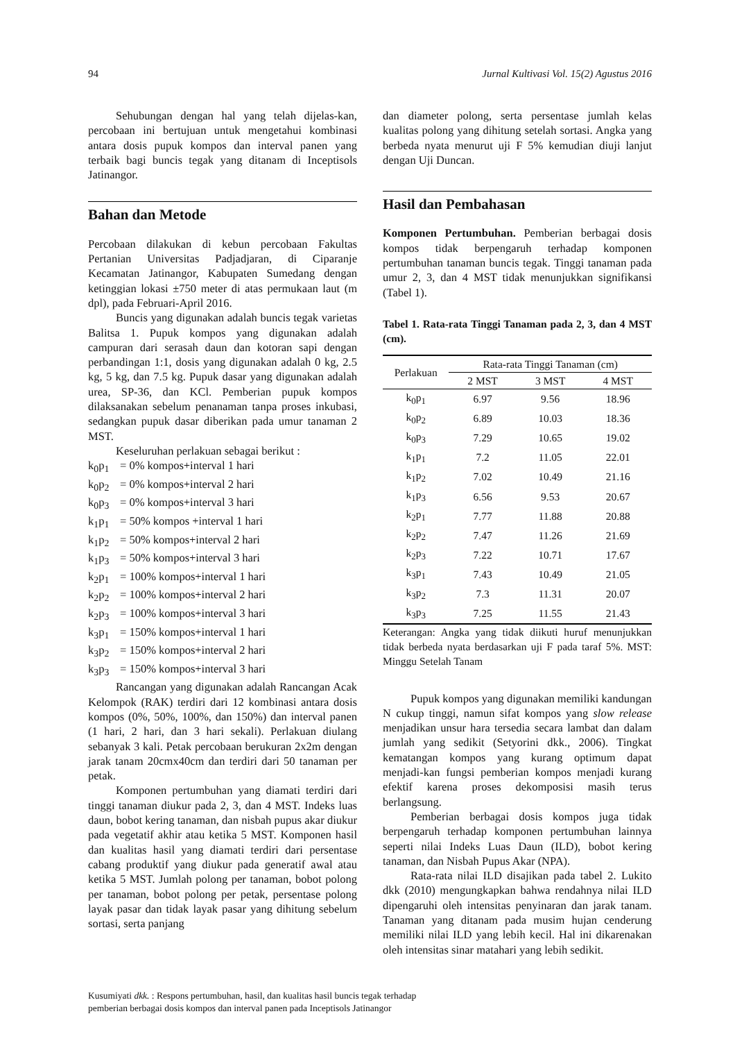94 Jurnal Kultivasi Vol. 15(2) Agustus 2016
Sehubungan dengan hal yang telah dijelas-kan, percobaan ini bertujuan untuk mengetahui kombinasi antara dosis pupuk kompos dan interval panen yang terbaik bagi buncis tegak yang ditanam di Inceptisols Jatinangor.
Bahan dan Metode
Percobaan dilakukan di kebun percobaan Fakultas Pertanian Universitas Padjadjaran, di Ciparanje Kecamatan Jatinangor, Kabupaten Sumedang dengan ketinggian lokasi ±750 meter di atas permukaan laut (m dpl), pada Februari-April 2016.
Buncis yang digunakan adalah buncis tegak varietas Balitsa 1. Pupuk kompos yang digunakan adalah campuran dari serasah daun dan kotoran sapi dengan perbandingan 1:1, dosis yang digunakan adalah 0 kg, 2.5 kg, 5 kg, dan 7.5 kg. Pupuk dasar yang digunakan adalah urea, SP-36, dan KCl. Pemberian pupuk kompos dilaksanakan sebelum penanaman tanpa proses inkubasi, sedangkan pupuk dasar diberikan pada umur tanaman 2 MST.
Keseluruhan perlakuan sebagai berikut :
k<sub>0</sub>p<sub>1</sub> = 0% kompos+interval 1 hari
k<sub>0</sub>p<sub>2</sub> = 0% kompos+interval 2 hari
k<sub>0</sub>p<sub>3</sub> = 0% kompos+interval 3 hari
k<sub>1</sub>p<sub>1</sub> = 50% kompos +interval 1 hari
k<sub>1</sub>p<sub>2</sub> = 50% kompos+interval 2 hari
k<sub>1</sub>p<sub>3</sub> = 50% kompos+interval 3 hari
k<sub>2</sub>p<sub>1</sub> = 100% kompos+interval 1 hari
k<sub>2</sub>p<sub>2</sub> = 100% kompos+interval 2 hari
k<sub>2</sub>p<sub>3</sub> = 100% kompos+interval 3 hari
k<sub>3</sub>p<sub>1</sub> = 150% kompos+interval 1 hari
k<sub>3</sub>p<sub>2</sub> = 150% kompos+interval 2 hari
k<sub>3</sub>p<sub>3</sub> = 150% kompos+interval 3 hari
Rancangan yang digunakan adalah Rancangan Acak Kelompok (RAK) terdiri dari 12 kombinasi antara dosis kompos (0%, 50%, 100%, dan 150%) dan interval panen (1 hari, 2 hari, dan 3 hari sekali). Perlakuan diulang sebanyak 3 kali. Petak percobaan berukuran 2x2m dengan jarak tanam 20cmx40cm dan terdiri dari 50 tanaman per petak.
Komponen pertumbuhan yang diamati terdiri dari tinggi tanaman diukur pada 2, 3, dan 4 MST. Indeks luas daun, bobot kering tanaman, dan nisbah pupus akar diukur pada vegetatif akhir atau ketika 5 MST. Komponen hasil dan kualitas hasil yang diamati terdiri dari persentase cabang produktif yang diukur pada generatif awal atau ketika 5 MST. Jumlah polong per tanaman, bobot polong per tanaman, bobot polong per petak, persentase polong layak pasar dan tidak layak pasar yang dihitung sebelum sortasi, serta panjang
dan diameter polong, serta persentase jumlah kelas kualitas polong yang dihitung setelah sortasi. Angka yang berbeda nyata menurut uji F 5% kemudian diuji lanjut dengan Uji Duncan.
Hasil dan Pembahasan
Komponen Pertumbuhan. Pemberian berbagai dosis kompos tidak berpengaruh terhadap komponen pertumbuhan tanaman buncis tegak. Tinggi tanaman pada umur 2, 3, dan 4 MST tidak menunjukkan signifikansi (Tabel 1).
Tabel 1. Rata-rata Tinggi Tanaman pada 2, 3, dan 4 MST (cm).
| Perlakuan | Rata-rata Tinggi Tanaman (cm) | | |
| --- | --- | --- | --- |
| | 2 MST | 3 MST | 4 MST |
| k<sub>0</sub>p<sub>1</sub> | 6.97 | 9.56 | 18.96 |
| k<sub>0</sub>p<sub>2</sub> | 6.89 | 10.03 | 18.36 |
| k<sub>0</sub>p<sub>3</sub> | 7.29 | 10.65 | 19.02 |
| k<sub>1</sub>p<sub>1</sub> | 7.2 | 11.05 | 22.01 |
| k<sub>1</sub>p<sub>2</sub> | 7.02 | 10.49 | 21.16 |
| k<sub>1</sub>p<sub>3</sub> | 6.56 | 9.53 | 20.67 |
| k<sub>2</sub>p<sub>1</sub> | 7.77 | 11.88 | 20.88 |
| k<sub>2</sub>p<sub>2</sub> | 7.47 | 11.26 | 21.69 |
| k<sub>2</sub>p<sub>3</sub> | 7.22 | 10.71 | 17.67 |
| k<sub>3</sub>p<sub>1</sub> | 7.43 | 10.49 | 21.05 |
| k<sub>3</sub>p<sub>2</sub> | 7.3 | 11.31 | 20.07 |
| k<sub>3</sub>p<sub>3</sub> | 7.25 | 11.55 | 21.43 |
Keterangan: Angka yang tidak diikuti huruf menunjukkan tidak berbeda nyata berdasarkan uji F pada taraf 5%. MST: Minggu Setelah Tanam
Pupuk kompos yang digunakan memiliki kandungan N cukup tinggi, namun sifat kompos yang slow release menjadikan unsur hara tersedia secara lambat dan dalam jumlah yang sedikit (Setyorini dkk., 2006). Tingkat kematangan kompos yang kurang optimum dapat menjadi-kan fungsi pemberian kompos menjadi kurang efektif karena proses dekomposisi masih terus berlangsung.
Pemberian berbagai dosis kompos juga tidak berpengaruh terhadap komponen pertumbuhan lainnya seperti nilai Indeks Luas Daun (ILD), bobot kering tanaman, dan Nisbah Pupus Akar (NPA).
Rata-rata nilai ILD disajikan pada tabel 2. Lukito dkk (2010) mengungkapkan bahwa rendahnya nilai ILD dipengaruhi oleh intensitas penyinaran dan jarak tanam. Tanaman yang ditanam pada musim hujan cenderung memiliki nilai ILD yang lebih kecil. Hal ini dikarenakan oleh intensitas sinar matahari yang lebih sedikit.
Kusumiyati dkk. : Respons pertumbuhan, hasil, dan kualitas hasil buncis tegak terhadap
pemberian berbagai dosis kompos dan interval panen pada Inceptisols Jatinangor